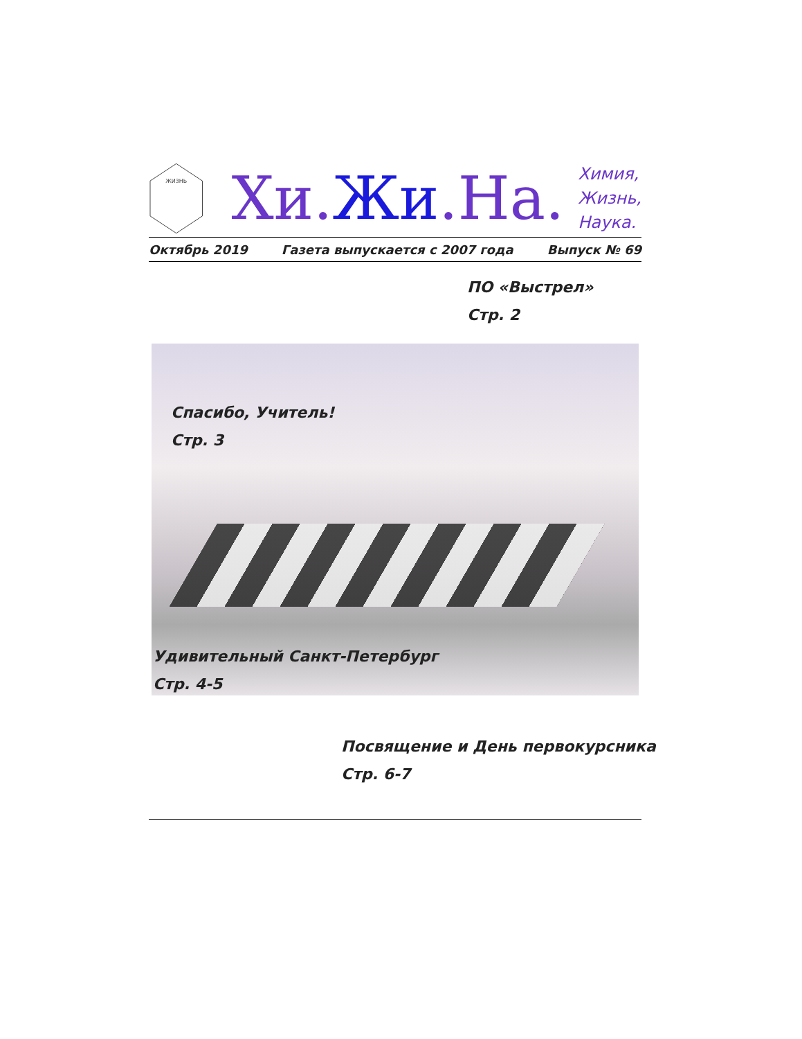ЖИЗНЬ
Хи.Жи.На.
Химия,
Жизнь,
Наука.
Октябрь 2019 Газета выпускается с 2007 года Выпуск № 69
ПО «Выстрел»
Стр. 2
Спасибо, Учитель!
Стр. 3
Удивительный Санкт-Петербург
Стр. 4-5
Посвящение и День первокурсника
Стр. 6-7